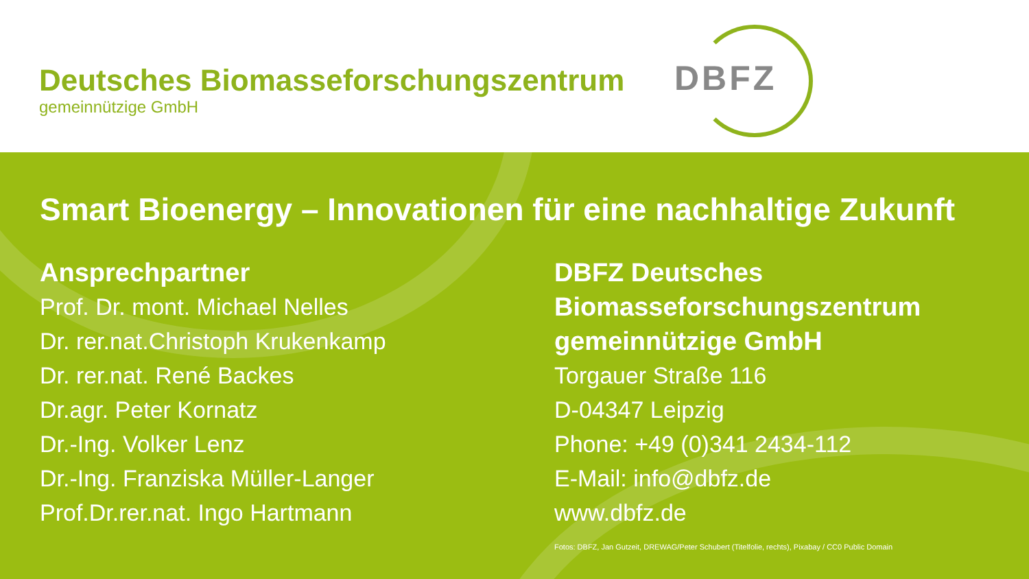Deutsches Biomasseforschungszentrum
gemeinnützige GmbH
DBFZ
Smart Bioenergy – Innovationen für eine nachhaltige Zukunft
Ansprechpartner
Prof. Dr. mont. Michael Nelles
Dr. rer.nat.Christoph Krukenkamp
Dr. rer.nat. René Backes
Dr.agr. Peter Kornatz
Dr.-Ing. Volker Lenz
Dr.-Ing. Franziska Müller-Langer
Prof.Dr.rer.nat. Ingo Hartmann
DBFZ Deutsches
Biomasseforschungszentrum
gemeinnützige GmbH
Torgauer Straße 116
D-04347 Leipzig
Phone: +49 (0)341 2434-112
E-Mail: info@dbfz.de
www.dbfz.de
Fotos: DBFZ, Jan Gutzeit, DREWAG/Peter Schubert (Titelfolie, rechts), Pixabay / CC0 Public Domain